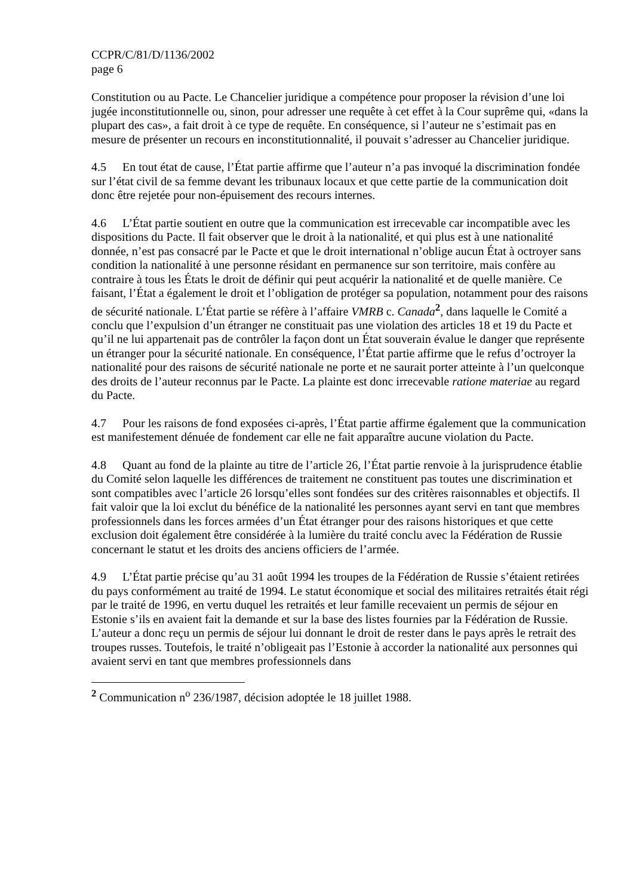CCPR/C/81/D/1136/2002
page 6
Constitution ou au Pacte. Le Chancelier juridique a compétence pour proposer la révision d’une loi jugée inconstitutionnelle ou, sinon, pour adresser une requête à cet effet à la Cour suprême qui, «dans la plupart des cas», a fait droit à ce type de requête. En conséquence, si l’auteur ne s’estimait pas en mesure de présenter un recours en inconstitutionnalité, il pouvait s’adresser au Chancelier juridique.
4.5 En tout état de cause, l’État partie affirme que l’auteur n’a pas invoqué la discrimination fondée sur l’état civil de sa femme devant les tribunaux locaux et que cette partie de la communication doit donc être rejetée pour non-épuisement des recours internes.
4.6 L’État partie soutient en outre que la communication est irrecevable car incompatible avec les dispositions du Pacte. Il fait observer que le droit à la nationalité, et qui plus est à une nationalité donnée, n’est pas consacré par le Pacte et que le droit international n’oblige aucun État à octroyer sans condition la nationalité à une personne résidant en permanence sur son territoire, mais confère au contraire à tous les États le droit de définir qui peut acquérir la nationalité et de quelle manière. Ce faisant, l’État a également le droit et l’obligation de protéger sa population, notamment pour des raisons de sécurité nationale. L’État partie se réfère à l’affaire VMRB c. Canada<sup>2</sup>, dans laquelle le Comité a conclu que l’expulsion d’un étranger ne constituait pas une violation des articles 18 et 19 du Pacte et qu’il ne lui appartenait pas de contrôler la façon dont un État souverain évalue le danger que représente un étranger pour la sécurité nationale. En conséquence, l’État partie affirme que le refus d’octroyer la nationalité pour des raisons de sécurité nationale ne porte et ne saurait porter atteinte à l’un quelconque des droits de l’auteur reconnus par le Pacte. La plainte est donc irrecevable ratione materiae au regard du Pacte.
4.7 Pour les raisons de fond exposées ci-après, l’État partie affirme également que la communication est manifestement dénuée de fondement car elle ne fait apparaître aucune violation du Pacte.
4.8 Quant au fond de la plainte au titre de l’article 26, l’État partie renvoie à la jurisprudence établie du Comité selon laquelle les différences de traitement ne constituent pas toutes une discrimination et sont compatibles avec l’article 26 lorsqu’elles sont fondées sur des critères raisonnables et objectifs. Il fait valoir que la loi exclut du bénéfice de la nationalité les personnes ayant servi en tant que membres professionnels dans les forces armées d’un État étranger pour des raisons historiques et que cette exclusion doit également être considérée à la lumière du traité conclu avec la Fédération de Russie concernant le statut et les droits des anciens officiers de l’armée.
4.9 L’État partie précise qu’au 31 août 1994 les troupes de la Fédération de Russie s’étaient retirées du pays conformément au traité de 1994. Le statut économique et social des militaires retraités était régi par le traité de 1996, en vertu duquel les retraités et leur famille recevaient un permis de séjour en Estonie s’ils en avaient fait la demande et sur la base des listes fournies par la Fédération de Russie. L’auteur a donc reçu un permis de séjour lui donnant le droit de rester dans le pays après le retrait des troupes russes. Toutefois, le traité n’obligeait pas l’Estonie à accorder la nationalité aux personnes qui avaient servi en tant que membres professionnels dans
<sup>2</sup> Communication n<sup>o</sup> 236/1987, décision adoptée le 18 juillet 1988.